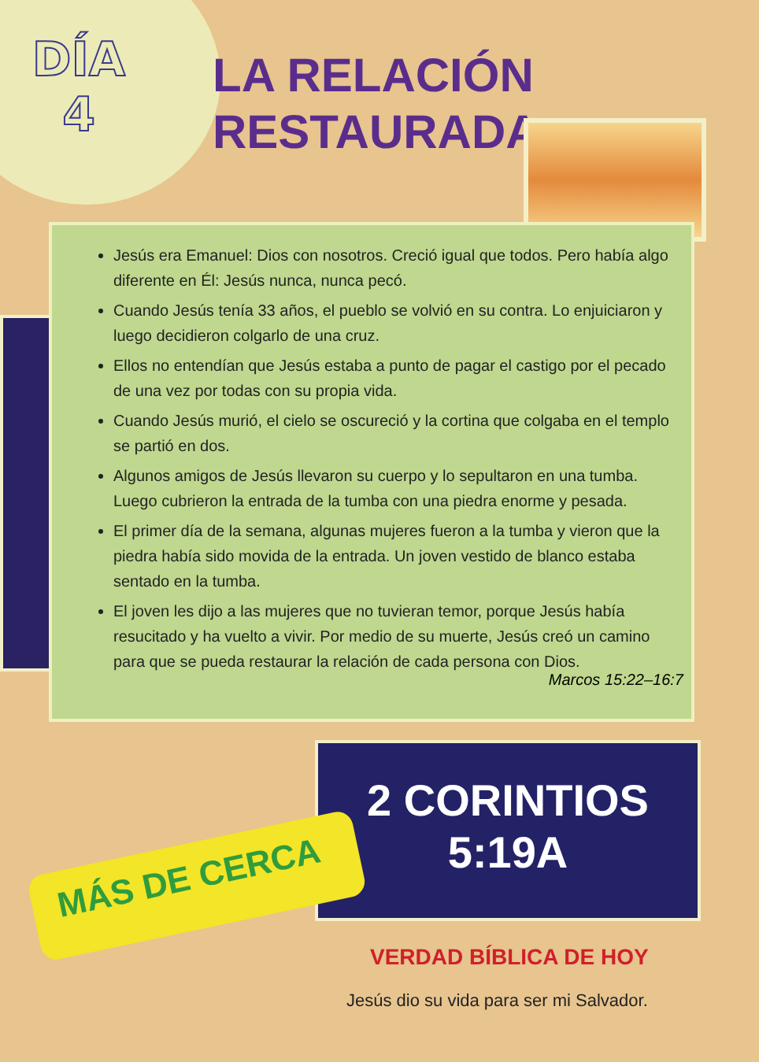DÍA
4
LA RELACIÓN
RESTAURADA
Jesús era Emanuel: Dios con nosotros. Creció igual que todos. Pero había algo diferente en Él: Jesús nunca, nunca pecó.
Cuando Jesús tenía 33 años, el pueblo se volvió en su contra. Lo enjuiciaron y luego decidieron colgarlo de una cruz.
Ellos no entendían que Jesús estaba a punto de pagar el castigo por el pecado de una vez por todas con su propia vida.
Cuando Jesús murió, el cielo se oscureció y la cortina que colgaba en el templo se partió en dos.
Algunos amigos de Jesús llevaron su cuerpo y lo sepultaron en una tumba. Luego cubrieron la entrada de la tumba con una piedra enorme y pesada.
El primer día de la semana, algunas mujeres fueron a la tumba y vieron que la piedra había sido movida de la entrada. Un joven vestido de blanco estaba sentado en la tumba.
El joven les dijo a las mujeres que no tuvieran temor, porque Jesús había resucitado y ha vuelto a vivir. Por medio de su muerte, Jesús creó un camino para que se pueda restaurar la relación de cada persona con Dios.
Marcos 15:22–16:7
2 CORINTIOS
5:19A
MÁS DE CERCA
VERDAD BÍBLICA DE HOY
Jesús dio su vida para ser mi Salvador.